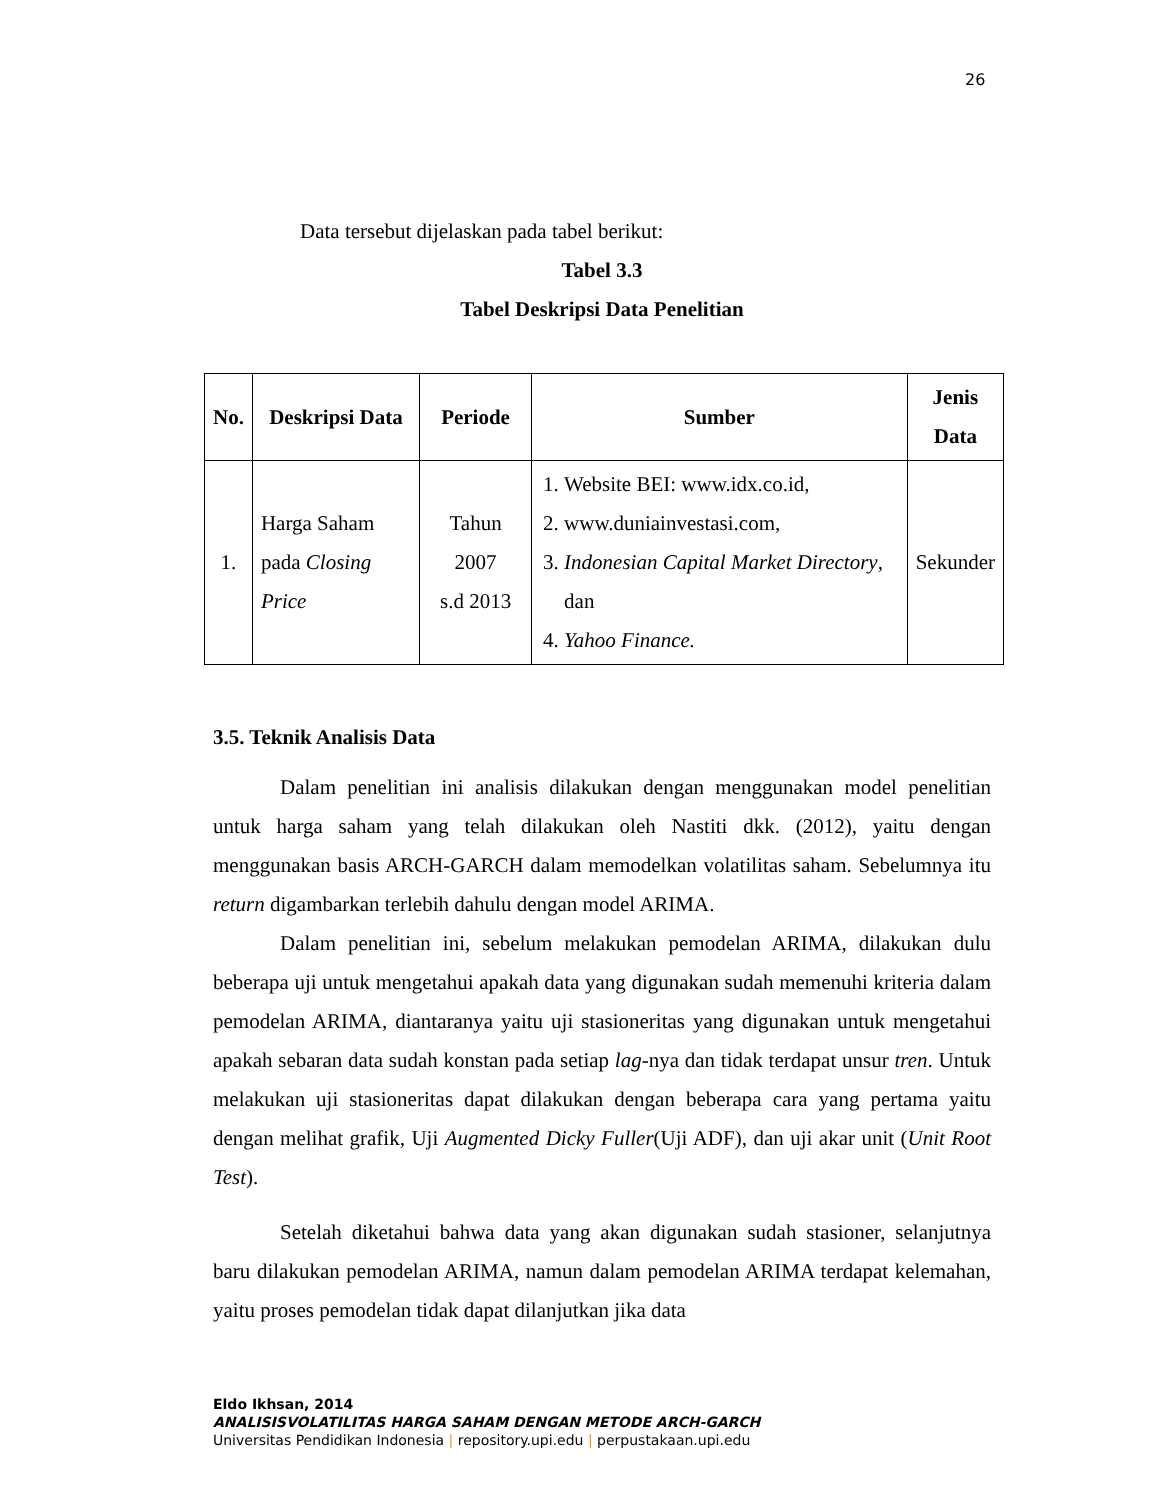26
Data tersebut dijelaskan pada tabel berikut:
Tabel 3.3
Tabel Deskripsi Data Penelitian
| No. | Deskripsi Data | Periode | Sumber | Jenis Data |
| --- | --- | --- | --- | --- |
| 1. | Harga Saham pada Closing Price | Tahun 2007 s.d 2013 | 1. Website BEI: www.idx.co.id, 2. www.duniainvestasi.com, 3. Indonesian Capital Market Directory , dan 4. Yahoo Finance. | Sekunder |
3.5. Teknik Analisis Data
Dalam penelitian ini analisis dilakukan dengan menggunakan model penelitian untuk harga saham yang telah dilakukan oleh Nastiti dkk. (2012), yaitu dengan menggunakan basis ARCH-GARCH dalam memodelkan volatilitas saham. Sebelumnya itu return digambarkan terlebih dahulu dengan model ARIMA.
Dalam penelitian ini, sebelum melakukan pemodelan ARIMA, dilakukan dulu beberapa uji untuk mengetahui apakah data yang digunakan sudah memenuhi kriteria dalam pemodelan ARIMA, diantaranya yaitu uji stasioneritas yang digunakan untuk mengetahui apakah sebaran data sudah konstan pada setiap lag-nya dan tidak terdapat unsur tren. Untuk melakukan uji stasioneritas dapat dilakukan dengan beberapa cara yang pertama yaitu dengan melihat grafik, Uji Augmented Dicky Fuller(Uji ADF), dan uji akar unit (Unit Root Test).
Setelah diketahui bahwa data yang akan digunakan sudah stasioner, selanjutnya baru dilakukan pemodelan ARIMA, namun dalam pemodelan ARIMA terdapat kelemahan, yaitu proses pemodelan tidak dapat dilanjutkan jika data
Eldo Ikhsan, 2014
ANALISISVOLATILITAS HARGA SAHAM DENGAN METODE ARCH-GARCH
Universitas Pendidikan Indonesia | repository.upi.edu | perpustakaan.upi.edu